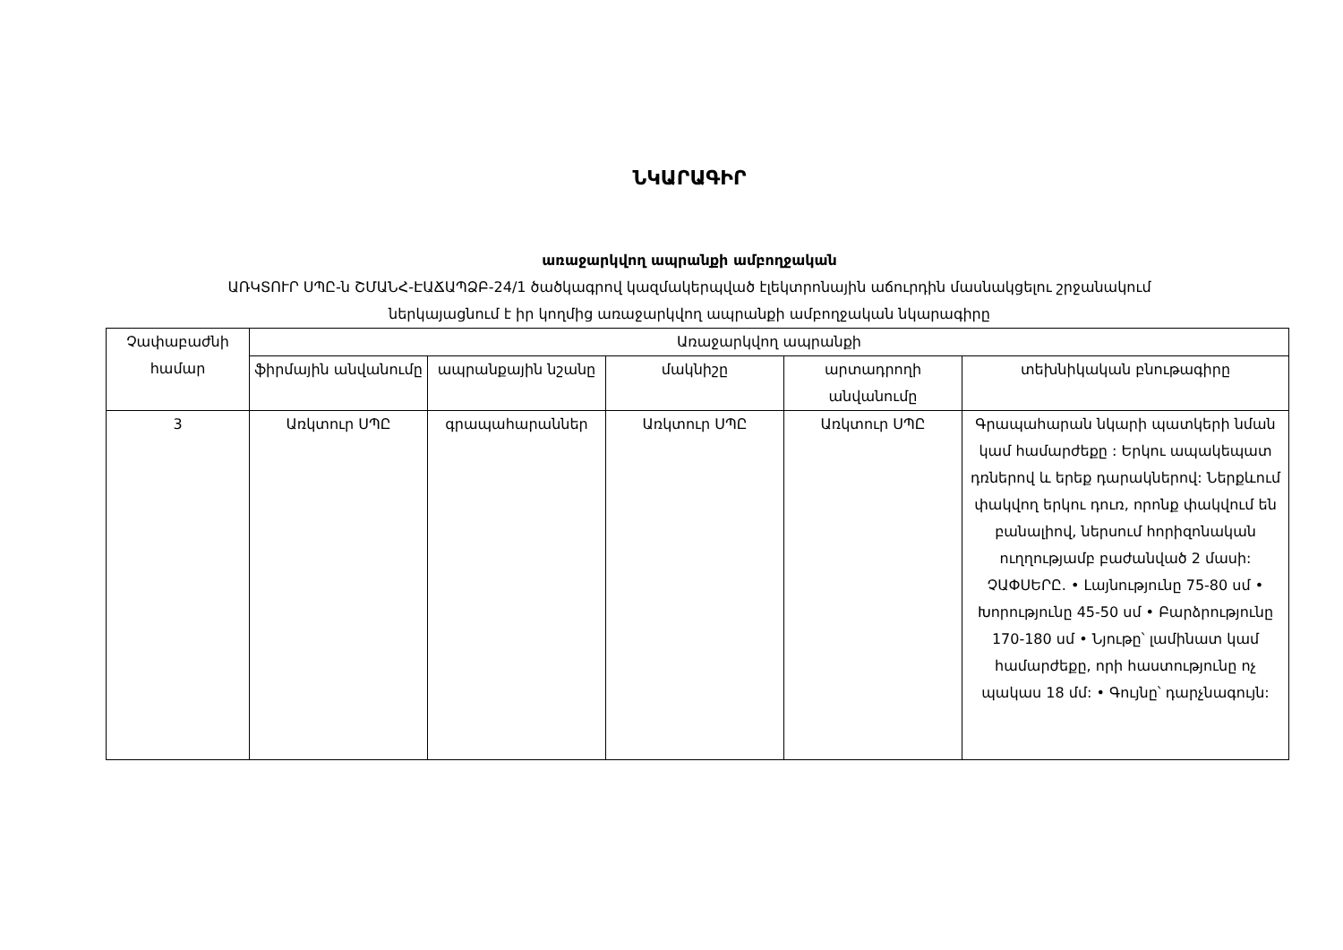ՆԿԱՐԱԳԻՐ
առաջարկվող ապրանքի ամբողջական
ԱՌԿՏՈՒՐ ՍՊԸ-ն ՇՄԱՆՀ-ԷԱՃԱՊՁԲ-24/1 ծածկագրով կազմակերպված էլեկտրոնային աճուրդին մասնակցելու շրջանակում
ներկայացնում է իր կողմից առաջարկվող ապրանքի ամբողջական նկարագիրը
| Չափաբաժնի համար | Առաջարկվող ապրանքի | | | | |
| --- | --- | --- | --- | --- | --- |
| | ֆիրմային անվանումը | ապրանքային նշանը | մակնիշը | արտադրողի անվանումը | տեխնիկական բնութագիրը |
| 3 | Առկտուր ՍՊԸ | գրապահարաններ | Առկտուր ՍՊԸ | Առկտուր ՍՊԸ | Գրապահարան նկարի պատկերի նման կամ համարժեքը : Երկու ապակեպատ դռներով և երեք դարակներով: Ներքևում փակվող երկու դուռ, որոնք փակվում են բանալիով, ներսում հորիզոնական ուղղությամբ բաժանված 2 մասի: ՉԱՓՍԵՐԸ. • Լայնությունը 75-80 սմ • Խորությունը 45-50 սմ • Բարձրությունը 170-180 սմ • Նյութը՝ լամինատ կամ համարժեքը, որի հաստությունը ոչ պակաս 18 մմ: • Գույնը՝ դարչնագույն: |